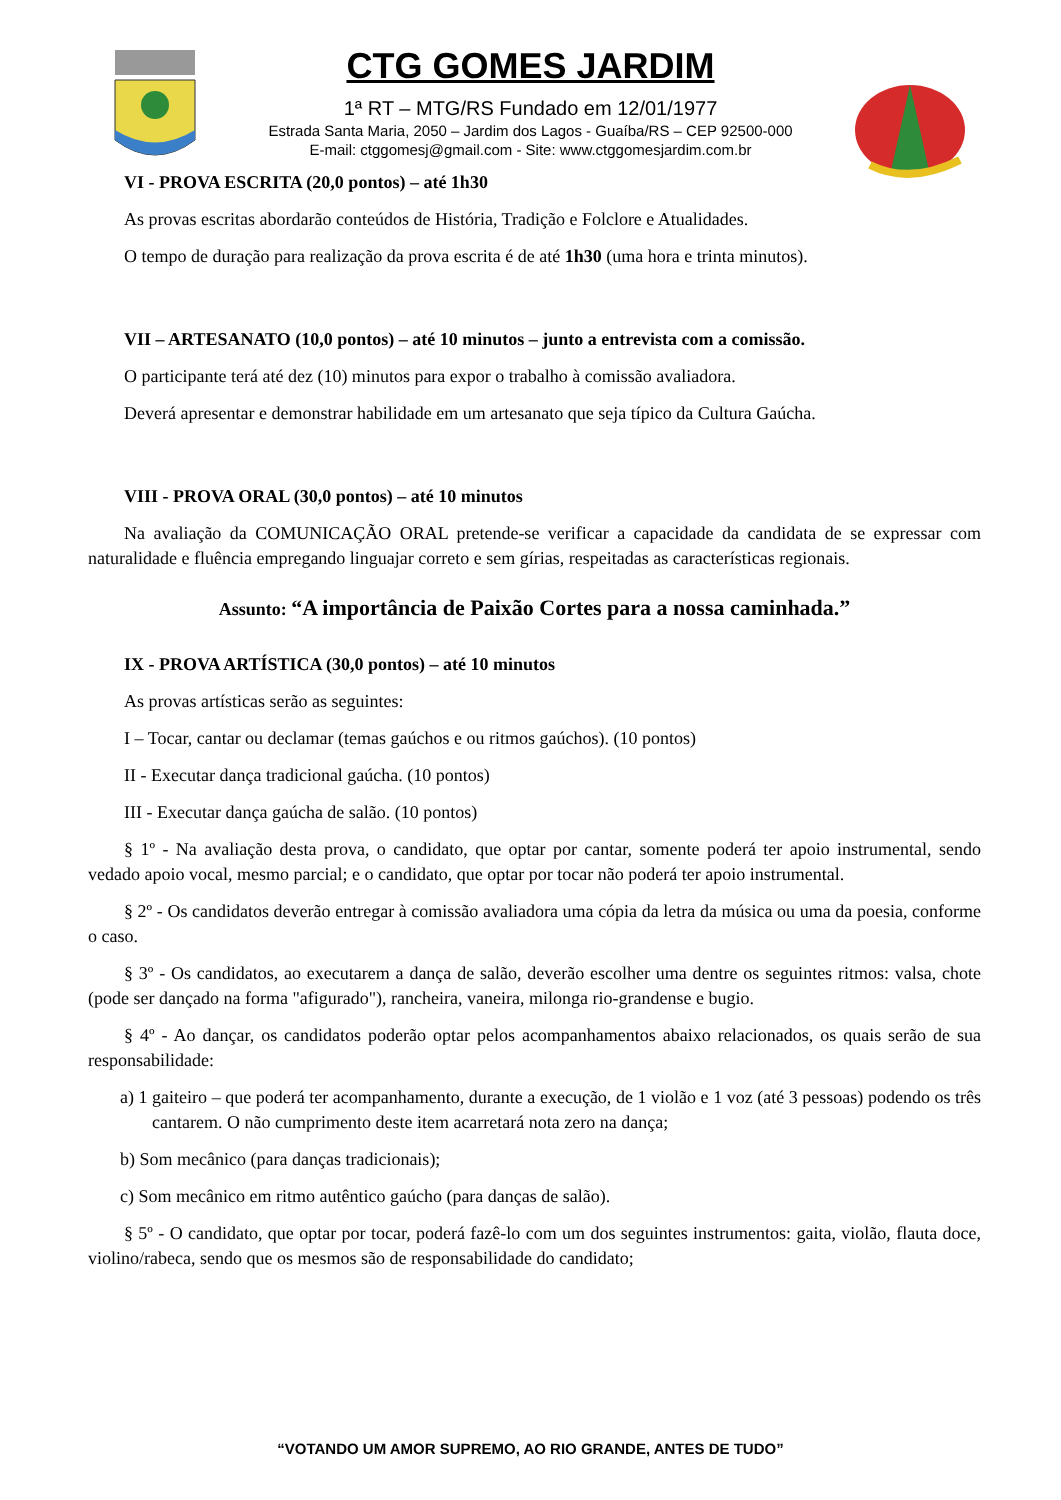CTG GOMES JARDIM
1ª RT – MTG/RS Fundado em 12/01/1977
Estrada Santa Maria, 2050 – Jardim dos Lagos - Guaíba/RS – CEP 92500-000
E-mail: ctggomesj@gmail.com - Site: www.ctggomesjardim.com.br
VI - PROVA ESCRITA (20,0 pontos) – até 1h30
As provas escritas abordarão conteúdos de História, Tradição e Folclore e Atualidades.
O tempo de duração para realização da prova escrita é de até 1h30 (uma hora e trinta minutos).
VII – ARTESANATO (10,0 pontos) – até 10 minutos – junto a entrevista com a comissão.
O participante terá até dez (10) minutos para expor o trabalho à comissão avaliadora.
Deverá apresentar e demonstrar habilidade em um artesanato que seja típico da Cultura Gaúcha.
VIII - PROVA ORAL (30,0 pontos) – até 10 minutos
Na avaliação da COMUNICAÇÃO ORAL pretende-se verificar a capacidade da candidata de se expressar com naturalidade e fluência empregando linguajar correto e sem gírias, respeitadas as características regionais.
Assunto: “A importância de Paixão Cortes para a nossa caminhada.”
IX - PROVA ARTÍSTICA (30,0 pontos) – até 10 minutos
As provas artísticas serão as seguintes:
I – Tocar, cantar ou declamar (temas gaúchos e ou ritmos gaúchos). (10 pontos)
II - Executar dança tradicional gaúcha. (10 pontos)
III - Executar dança gaúcha de salão. (10 pontos)
§ 1º - Na avaliação desta prova, o candidato, que optar por cantar, somente poderá ter apoio instrumental, sendo vedado apoio vocal, mesmo parcial; e o candidato, que optar por tocar não poderá ter apoio instrumental.
§ 2º - Os candidatos deverão entregar à comissão avaliadora uma cópia da letra da música ou uma da poesia, conforme o caso.
§ 3º - Os candidatos, ao executarem a dança de salão, deverão escolher uma dentre os seguintes ritmos: valsa, chote (pode ser dançado na forma "afigurado"), rancheira, vaneira, milonga rio-grandense e bugio.
§ 4º - Ao dançar, os candidatos poderão optar pelos acompanhamentos abaixo relacionados, os quais serão de sua responsabilidade:
a) 1 gaiteiro – que poderá ter acompanhamento, durante a execução, de 1 violão e 1 voz (até 3 pessoas) podendo os três cantarem. O não cumprimento deste item acarretará nota zero na dança;
b) Som mecânico (para danças tradicionais);
c) Som mecânico em ritmo autêntico gaúcho (para danças de salão).
§ 5º - O candidato, que optar por tocar, poderá fazê-lo com um dos seguintes instrumentos: gaita, violão, flauta doce, violino/rabeca, sendo que os mesmos são de responsabilidade do candidato;
“VOTANDO UM AMOR SUPREMO, AO RIO GRANDE, ANTES DE TUDO”